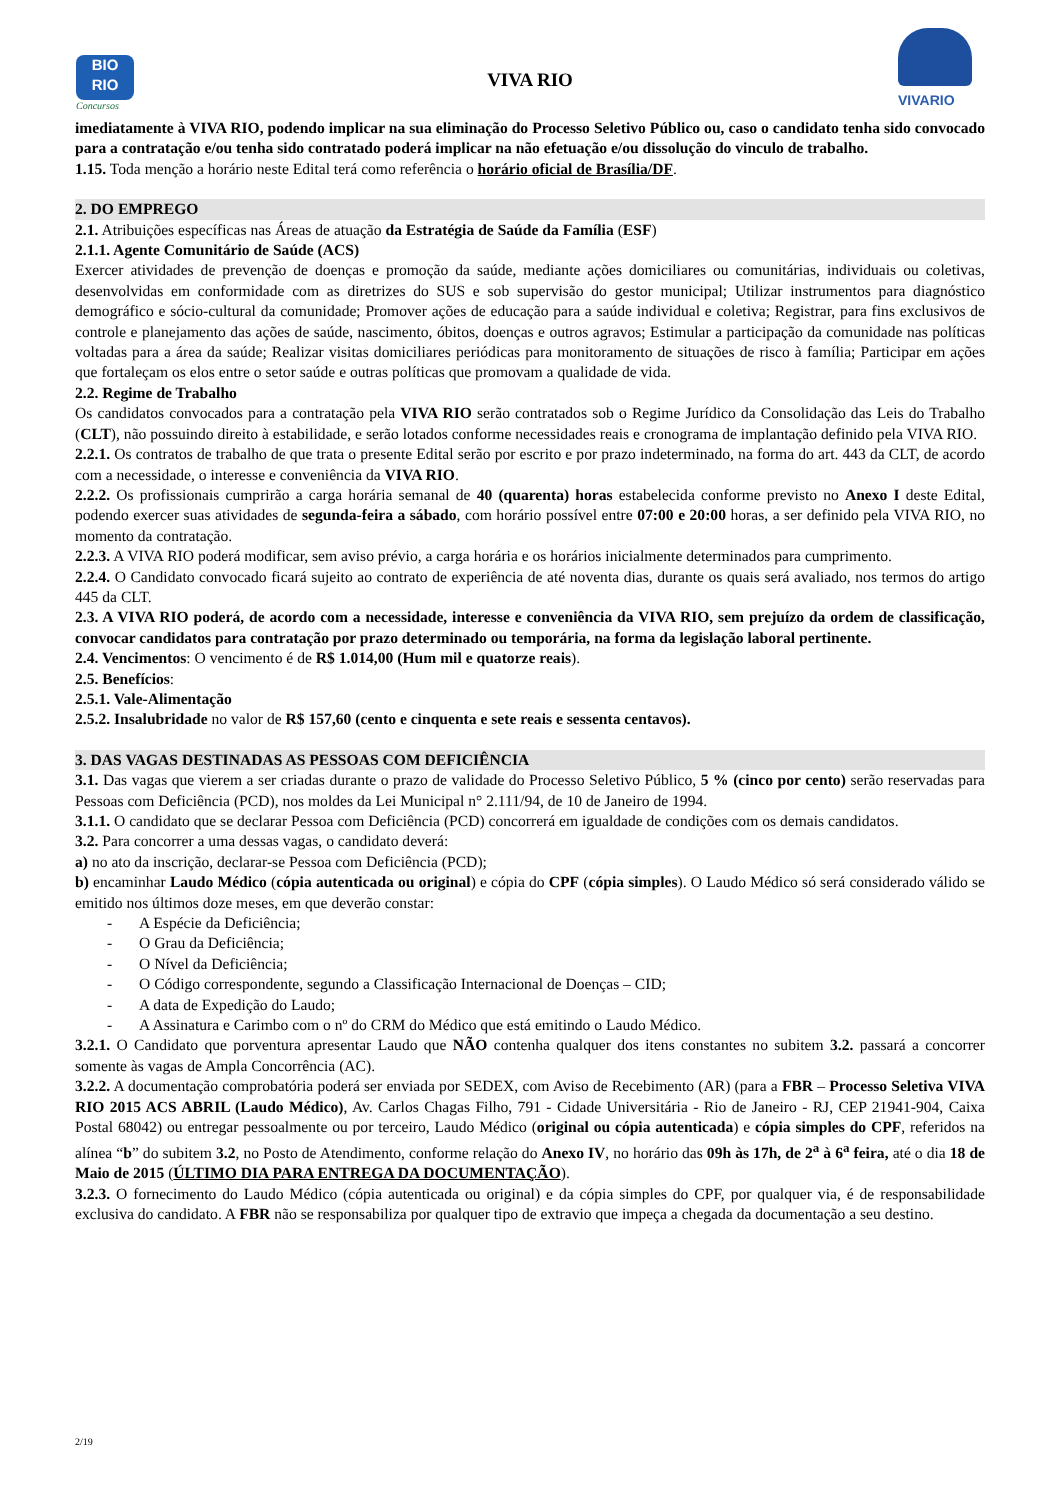BIO
RIO
Concursos
VIVA RIO
VIVARIO
imediatamente à VIVA RIO, podendo implicar na sua eliminação do Processo Seletivo Público ou, caso o candidato tenha sido convocado para a contratação e/ou tenha sido contratado poderá implicar na não efetuação e/ou dissolução do vinculo de trabalho.
1.15. Toda menção a horário neste Edital terá como referência o horário oficial de Brasília/DF.
2. DO EMPREGO
2.1. Atribuições específicas nas Áreas de atuação da Estratégia de Saúde da Família (ESF)
2.1.1. Agente Comunitário de Saúde (ACS)
Exercer atividades de prevenção de doenças e promoção da saúde, mediante ações domiciliares ou comunitárias, individuais ou coletivas, desenvolvidas em conformidade com as diretrizes do SUS e sob supervisão do gestor municipal; Utilizar instrumentos para diagnóstico demográfico e sócio-cultural da comunidade; Promover ações de educação para a saúde individual e coletiva; Registrar, para fins exclusivos de controle e planejamento das ações de saúde, nascimento, óbitos, doenças e outros agravos; Estimular a participação da comunidade nas políticas voltadas para a área da saúde; Realizar visitas domiciliares periódicas para monitoramento de situações de risco à família; Participar em ações que fortaleçam os elos entre o setor saúde e outras políticas que promovam a qualidade de vida.
2.2. Regime de Trabalho
Os candidatos convocados para a contratação pela VIVA RIO serão contratados sob o Regime Jurídico da Consolidação das Leis do Trabalho (CLT), não possuindo direito à estabilidade, e serão lotados conforme necessidades reais e cronograma de implantação definido pela VIVA RIO.
2.2.1. Os contratos de trabalho de que trata o presente Edital serão por escrito e por prazo indeterminado, na forma do art. 443 da CLT, de acordo com a necessidade, o interesse e conveniência da VIVA RIO.
2.2.2. Os profissionais cumprirão a carga horária semanal de 40 (quarenta) horas estabelecida conforme previsto no Anexo I deste Edital, podendo exercer suas atividades de segunda-feira a sábado, com horário possível entre 07:00 e 20:00 horas, a ser definido pela VIVA RIO, no momento da contratação.
2.2.3. A VIVA RIO poderá modificar, sem aviso prévio, a carga horária e os horários inicialmente determinados para cumprimento.
2.2.4. O Candidato convocado ficará sujeito ao contrato de experiência de até noventa dias, durante os quais será avaliado, nos termos do artigo 445 da CLT.
2.3. A VIVA RIO poderá, de acordo com a necessidade, interesse e conveniência da VIVA RIO, sem prejuízo da ordem de classificação, convocar candidatos para contratação por prazo determinado ou temporária, na forma da legislação laboral pertinente.
2.4. Vencimentos: O vencimento é de R$ 1.014,00 (Hum mil e quatorze reais).
2.5. Benefícios:
2.5.1. Vale-Alimentação
2.5.2. Insalubridade no valor de R$ 157,60 (cento e cinquenta e sete reais e sessenta centavos).
3. DAS VAGAS DESTINADAS AS PESSOAS COM DEFICIÊNCIA
3.1. Das vagas que vierem a ser criadas durante o prazo de validade do Processo Seletivo Público, 5 % (cinco por cento) serão reservadas para Pessoas com Deficiência (PCD), nos moldes da Lei Municipal n° 2.111/94, de 10 de Janeiro de 1994.
3.1.1. O candidato que se declarar Pessoa com Deficiência (PCD) concorrerá em igualdade de condições com os demais candidatos.
3.2. Para concorrer a uma dessas vagas, o candidato deverá:
a) no ato da inscrição, declarar-se Pessoa com Deficiência (PCD);
b) encaminhar Laudo Médico (cópia autenticada ou original) e cópia do CPF (cópia simples). O Laudo Médico só será considerado válido se emitido nos últimos doze meses, em que deverão constar:
- A Espécie da Deficiência;
- O Grau da Deficiência;
- O Nível da Deficiência;
- O Código correspondente, segundo a Classificação Internacional de Doenças – CID;
- A data de Expedição do Laudo;
- A Assinatura e Carimbo com o nº do CRM do Médico que está emitindo o Laudo Médico.
3.2.1. O Candidato que porventura apresentar Laudo que NÃO contenha qualquer dos itens constantes no subitem 3.2. passará a concorrer somente às vagas de Ampla Concorrência (AC).
3.2.2. A documentação comprobatória poderá ser enviada por SEDEX, com Aviso de Recebimento (AR) (para a FBR – Processo Seletiva VIVA RIO 2015 ACS ABRIL (Laudo Médico), Av. Carlos Chagas Filho, 791 - Cidade Universitária - Rio de Janeiro - RJ, CEP 21941-904, Caixa Postal 68042) ou entregar pessoalmente ou por terceiro, Laudo Médico (original ou cópia autenticada) e cópia simples do CPF, referidos na alínea “b” do subitem 3.2, no Posto de Atendimento, conforme relação do Anexo IV, no horário das 09h às 17h, de 2<sup>a</sup> à 6<sup>a</sup> feira, até o dia 18 de Maio de 2015 (ÚLTIMO DIA PARA ENTREGA DA DOCUMENTAÇÃO).
3.2.3. O fornecimento do Laudo Médico (cópia autenticada ou original) e da cópia simples do CPF, por qualquer via, é de responsabilidade exclusiva do candidato. A FBR não se responsabiliza por qualquer tipo de extravio que impeça a chegada da documentação a seu destino.
2/19